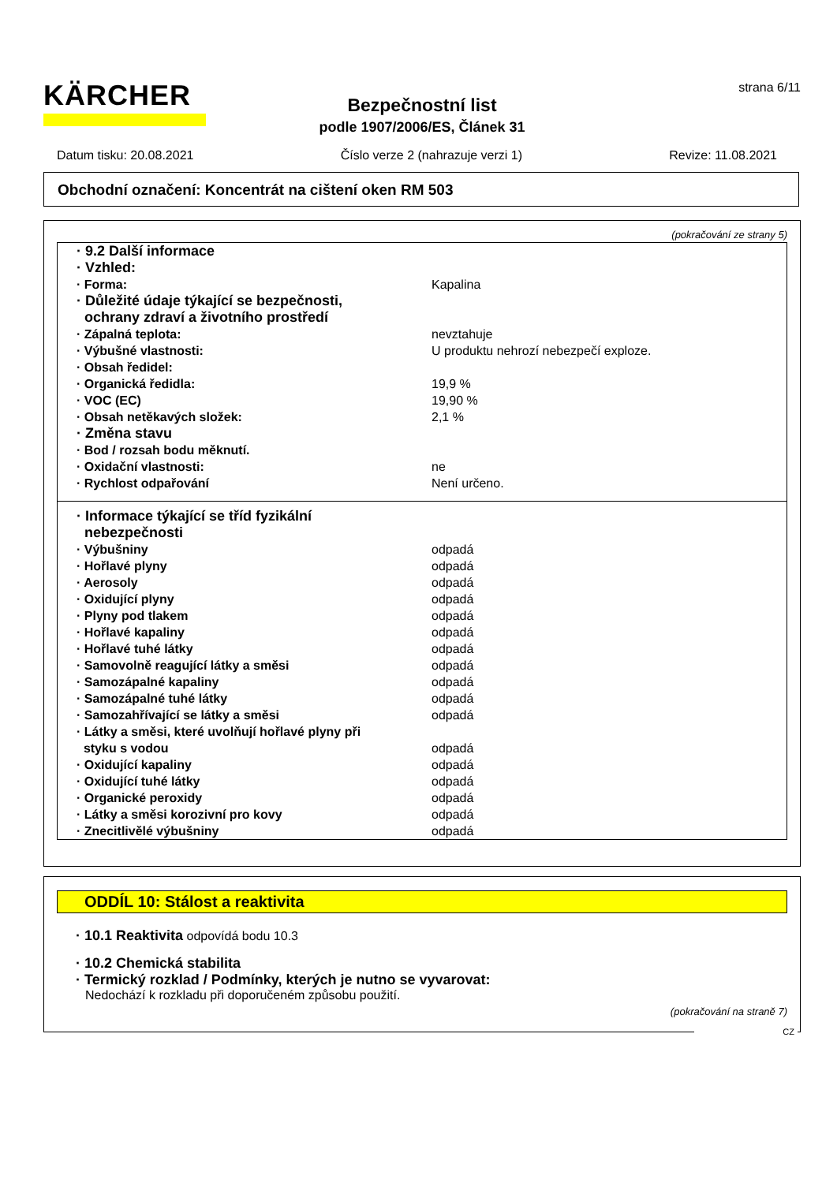KÄRCHER
strana 6/11
Bezpečnostní list
podle 1907/2006/ES, Článek 31
Datum tisku: 20.08.2021 Číslo verze 2 (nahrazuje verzi 1) Revize: 11.08.2021
Obchodní označení: Koncentrát na cištení oken RM 503
(pokračování ze strany 5)
| · 9.2 Další informace | |
| · Vzhled: | |
| · Forma: | Kapalina |
| · Důležité údaje týkající se bezpečnosti, ochrany zdraví a životního prostředí | |
| · Zápalná teplota: | nevztahuje |
| · Výbušné vlastnosti: | U produktu nehrozí nebezpečí exploze. |
| · Obsah ředidel: | |
| · Organická ředidla: | 19,9 % |
| · VOC (EC) | 19,90 % |
| · Obsah netěkavých složek: | 2,1 % |
| · Změna stavu | |
| · Bod / rozsah bodu měknutí. | |
| · Oxidační vlastnosti: | ne |
| · Rychlost odpařování | Není určeno. |
| · Informace týkající se tříd fyzikální nebezpečnosti | |
| · Výbušniny | odpadá |
| · Hořlavé plyny | odpadá |
| · Aerosoly | odpadá |
| · Oxidující plyny | odpadá |
| · Plyny pod tlakem | odpadá |
| · Hořlavé kapaliny | odpadá |
| · Hořlavé tuhé látky | odpadá |
| · Samovolně reagující látky a směsi | odpadá |
| · Samozápalné kapaliny | odpadá |
| · Samozápalné tuhé látky | odpadá |
| · Samozahřívající se látky a směsi | odpadá |
| · Látky a směsi, které uvolňují hořlavé plyny při styku s vodou | odpadá |
| · Oxidující kapaliny | odpadá |
| · Oxidující tuhé látky | odpadá |
| · Organické peroxidy | odpadá |
| · Látky a směsi korozivní pro kovy | odpadá |
| · Znecitlivělé výbušniny | odpadá |
ODDÍL 10: Stálost a reaktivita
· 10.1 Reaktivita odpovídá bodu 10.3
· 10.2 Chemická stabilita
· Termický rozklad / Podmínky, kterých je nutno se vyvarovat:
Nedochází k rozkladu při doporučeném způsobu použití.
(pokračování na straně 7)
CZ